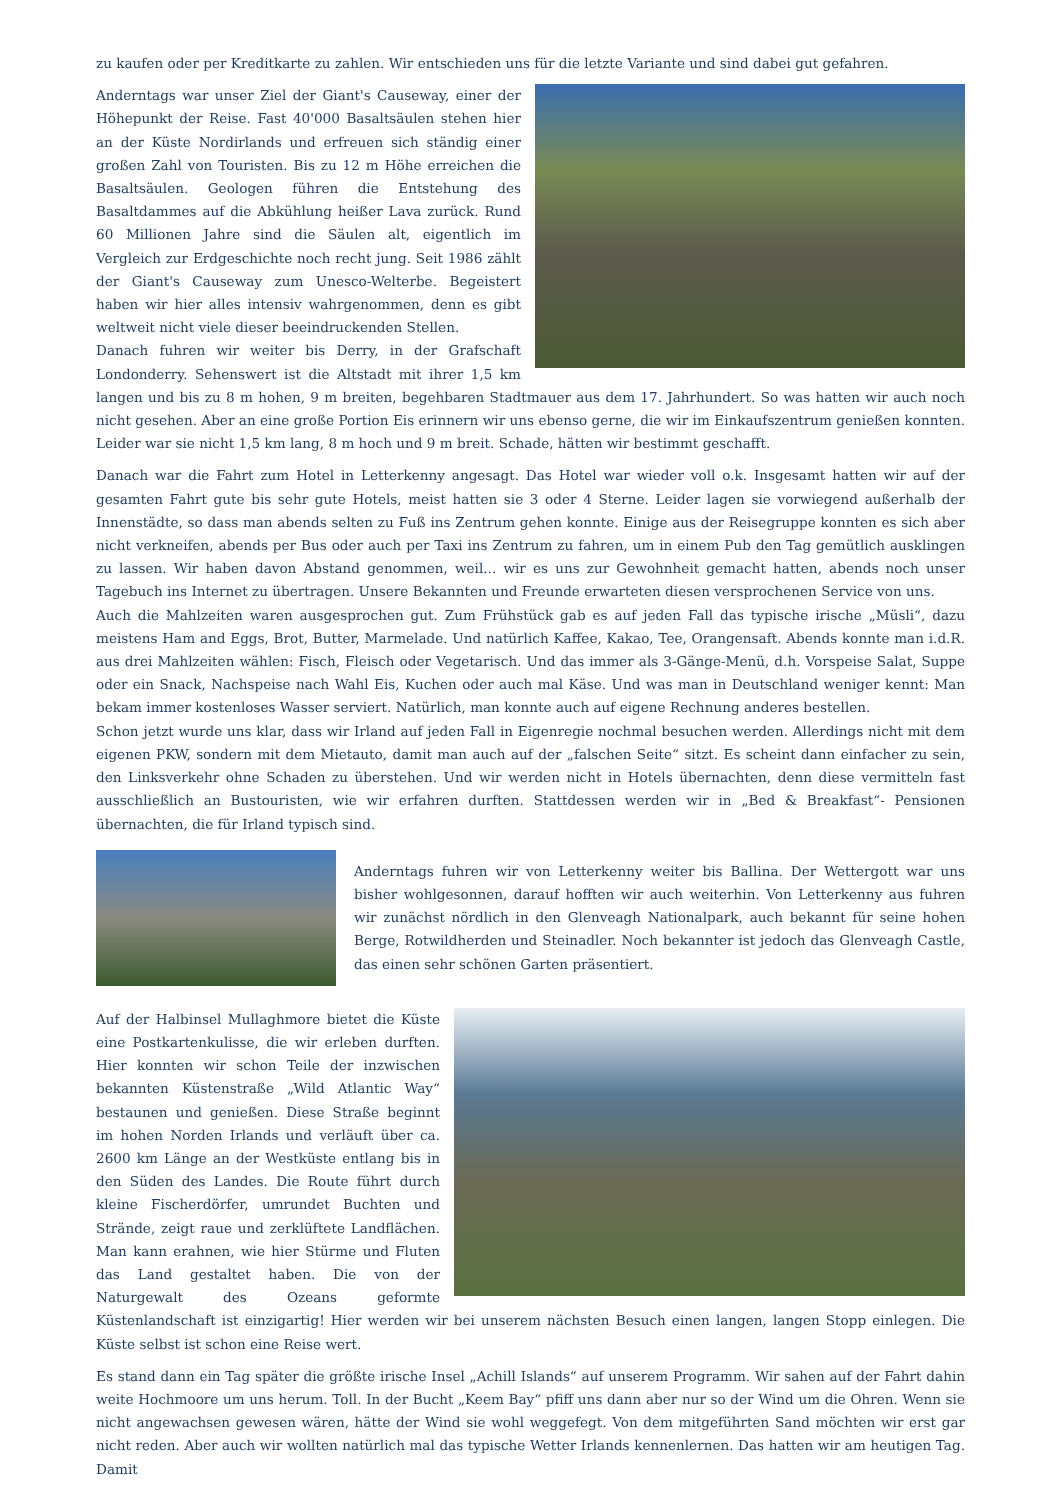zu kaufen oder per Kreditkarte zu zahlen. Wir entschieden uns für die letzte Variante und sind dabei gut gefahren.
Anderntags war unser Ziel der Giant's Causeway, einer der Höhepunkt der Reise. Fast 40'000 Basaltsäulen stehen hier an der Küste Nordirlands und erfreuen sich ständig einer großen Zahl von Touristen. Bis zu 12 m Höhe erreichen die Basaltsäulen. Geologen führen die Entstehung des Basaltdammes auf die Abkühlung heißer Lava zurück. Rund 60 Millionen Jahre sind die Säulen alt, eigentlich im Vergleich zur Erdgeschichte noch recht jung. Seit 1986 zählt der Giant's Causeway zum Unesco-Welterbe. Begeistert haben wir hier alles intensiv wahrgenommen, denn es gibt weltweit nicht viele dieser beeindruckenden Stellen.
Danach fuhren wir weiter bis Derry, in der Grafschaft Londonderry. Sehenswert ist die Altstadt mit ihrer 1,5 km langen und bis zu 8 m hohen, 9 m breiten, begehbaren Stadtmauer aus dem 17. Jahrhundert. So was hatten wir auch noch nicht gesehen. Aber an eine große Portion Eis erinnern wir uns ebenso gerne, die wir im Einkaufszentrum genießen konnten. Leider war sie nicht 1,5 km lang, 8 m hoch und 9 m breit. Schade, hätten wir bestimmt geschafft.
Danach war die Fahrt zum Hotel in Letterkenny angesagt. Das Hotel war wieder voll o.k. Insgesamt hatten wir auf der gesamten Fahrt gute bis sehr gute Hotels, meist hatten sie 3 oder 4 Sterne. Leider lagen sie vorwiegend außerhalb der Innenstädte, so dass man abends selten zu Fuß ins Zentrum gehen konnte. Einige aus der Reisegruppe konnten es sich aber nicht verkneifen, abends per Bus oder auch per Taxi ins Zentrum zu fahren, um in einem Pub den Tag gemütlich ausklingen zu lassen. Wir haben davon Abstand genommen, weil... wir es uns zur Gewohnheit gemacht hatten, abends noch unser Tagebuch ins Internet zu übertragen. Unsere Bekannten und Freunde erwarteten diesen versprochenen Service von uns.
Auch die Mahlzeiten waren ausgesprochen gut. Zum Frühstück gab es auf jeden Fall das typische irische „Müsli“, dazu meistens Ham and Eggs, Brot, Butter, Marmelade. Und natürlich Kaffee, Kakao, Tee, Orangensaft. Abends konnte man i.d.R. aus drei Mahlzeiten wählen: Fisch, Fleisch oder Vegetarisch. Und das immer als 3-Gänge-Menü, d.h. Vorspeise Salat, Suppe oder ein Snack, Nachspeise nach Wahl Eis, Kuchen oder auch mal Käse. Und was man in Deutschland weniger kennt: Man bekam immer kostenloses Wasser serviert. Natürlich, man konnte auch auf eigene Rechnung anderes bestellen.
Schon jetzt wurde uns klar, dass wir Irland auf jeden Fall in Eigenregie nochmal besuchen werden. Allerdings nicht mit dem eigenen PKW, sondern mit dem Mietauto, damit man auch auf der „falschen Seite“ sitzt. Es scheint dann einfacher zu sein, den Linksverkehr ohne Schaden zu überstehen. Und wir werden nicht in Hotels übernachten, denn diese vermitteln fast ausschließlich an Bustouristen, wie wir erfahren durften. Stattdessen werden wir in „Bed & Breakfast“- Pensionen übernachten, die für Irland typisch sind.
Anderntags fuhren wir von Letterkenny weiter bis Ballina. Der Wettergott war uns bisher wohlgesonnen, darauf hofften wir auch weiterhin. Von Letterkenny aus fuhren wir zunächst nördlich in den Glenveagh Nationalpark, auch bekannt für seine hohen Berge, Rotwildherden und Steinadler. Noch bekannter ist jedoch das Glenveagh Castle, das einen sehr schönen Garten präsentiert.
Auf der Halbinsel Mullaghmore bietet die Küste eine Postkartenkulisse, die wir erleben durften. Hier konnten wir schon Teile der inzwischen bekannten Küstenstraße „Wild Atlantic Way“ bestaunen und genießen. Diese Straße beginnt im hohen Norden Irlands und verläuft über ca. 2600 km Länge an der Westküste entlang bis in den Süden des Landes. Die Route führt durch kleine Fischerdörfer, umrundet Buchten und Strände, zeigt raue und zerklüftete Landflächen. Man kann erahnen, wie hier Stürme und Fluten das Land gestaltet haben. Die von der Naturgewalt des Ozeans geformte Küstenlandschaft ist einzigartig! Hier werden wir bei unserem nächsten Besuch einen langen, langen Stopp einlegen. Die Küste selbst ist schon eine Reise wert.
Es stand dann ein Tag später die größte irische Insel „Achill Islands“ auf unserem Programm. Wir sahen auf der Fahrt dahin weite Hochmoore um uns herum. Toll. In der Bucht „Keem Bay“ pfiff uns dann aber nur so der Wind um die Ohren. Wenn sie nicht angewachsen gewesen wären, hätte der Wind sie wohl weggefegt. Von dem mitgeführten Sand möchten wir erst gar nicht reden. Aber auch wir wollten natürlich mal das typische Wetter Irlands kennenlernen. Das hatten wir am heutigen Tag. Damit